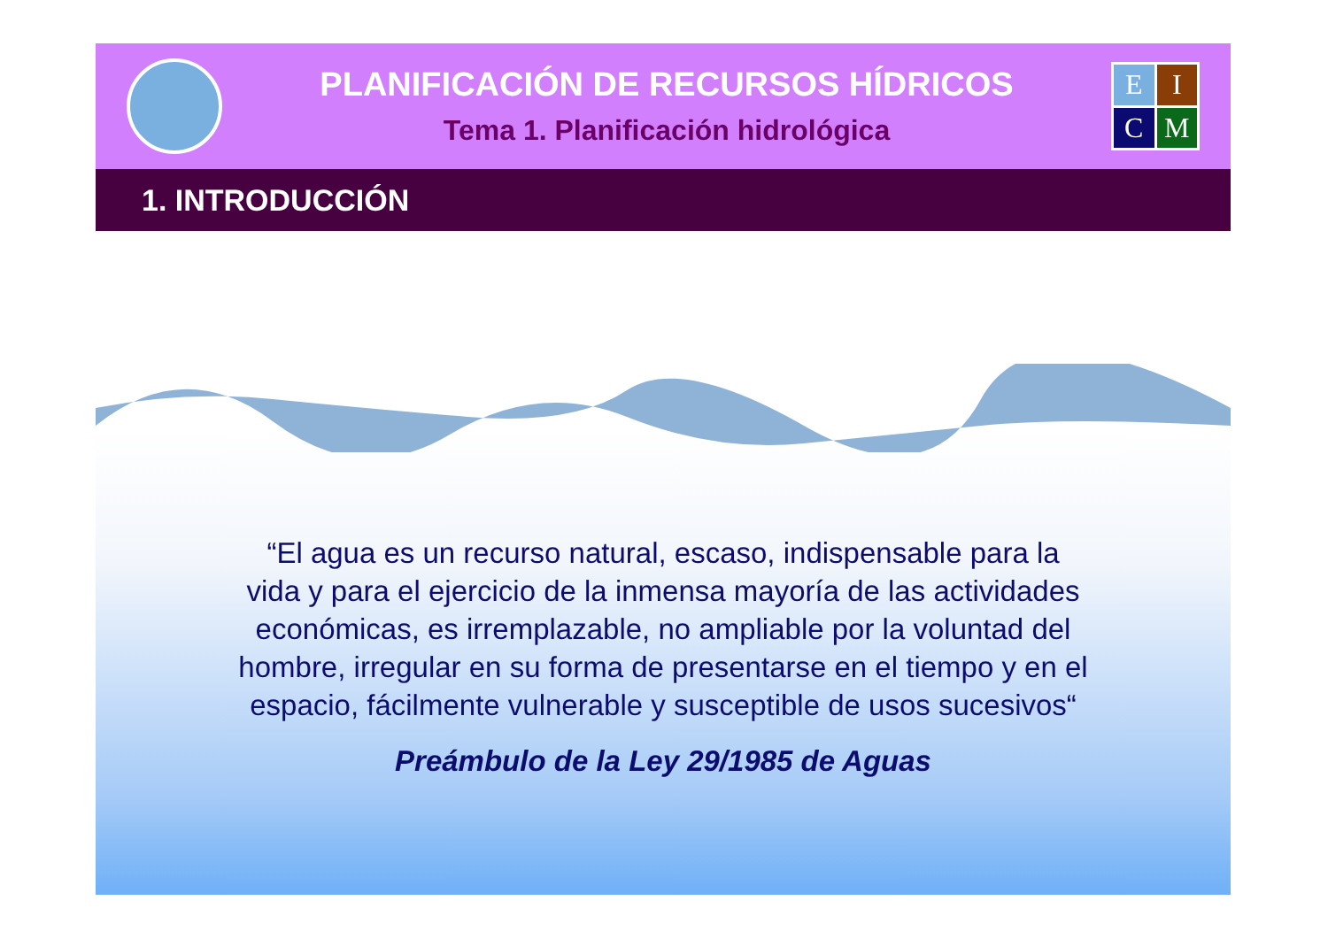PLANIFICACIÓN DE RECURSOS HÍDRICOS
Tema 1. Planificación hidrológica
E
I
C
M
1. INTRODUCCIÓN
“El agua es un recurso natural, escaso, indispensable para la vida y para el ejercicio de la inmensa mayoría de las actividades económicas, es irremplazable, no ampliable por la voluntad del hombre, irregular en su forma de presentarse en el tiempo y en el espacio, fácilmente vulnerable y susceptible de usos sucesivos“
Preámbulo de la Ley 29/1985 de Aguas